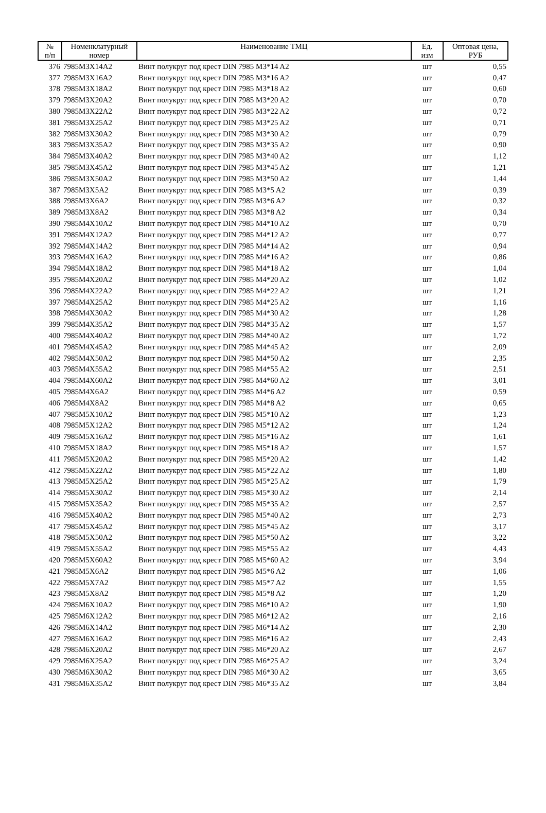| № п/п | Номенклатурный номер | Наименование ТМЦ | Ед. изм | Оптовая цена, РУБ |
| --- | --- | --- | --- | --- |
| 376 | 7985M3X14A2 | Винт полукруг под крест DIN 7985 M3*14 A2 | шт | 0,55 |
| 377 | 7985M3X16A2 | Винт полукруг под крест DIN 7985 M3*16 A2 | шт | 0,47 |
| 378 | 7985M3X18A2 | Винт полукруг под крест DIN 7985 M3*18 A2 | шт | 0,60 |
| 379 | 7985M3X20A2 | Винт полукруг под крест DIN 7985 M3*20 A2 | шт | 0,70 |
| 380 | 7985M3X22A2 | Винт полукруг под крест DIN 7985 M3*22 A2 | шт | 0,72 |
| 381 | 7985M3X25A2 | Винт полукруг под крест DIN 7985 M3*25 A2 | шт | 0,71 |
| 382 | 7985M3X30A2 | Винт полукруг под крест DIN 7985 M3*30 A2 | шт | 0,79 |
| 383 | 7985M3X35A2 | Винт полукруг под крест DIN 7985 M3*35 A2 | шт | 0,90 |
| 384 | 7985M3X40A2 | Винт полукруг под крест DIN 7985 M3*40 A2 | шт | 1,12 |
| 385 | 7985M3X45A2 | Винт полукруг под крест DIN 7985 M3*45 A2 | шт | 1,21 |
| 386 | 7985M3X50A2 | Винт полукруг под крест DIN 7985 M3*50 A2 | шт | 1,44 |
| 387 | 7985M3X5A2 | Винт полукруг под крест DIN 7985 M3*5 A2 | шт | 0,39 |
| 388 | 7985M3X6A2 | Винт полукруг под крест DIN 7985 M3*6 A2 | шт | 0,32 |
| 389 | 7985M3X8A2 | Винт полукруг под крест DIN 7985 M3*8 A2 | шт | 0,34 |
| 390 | 7985M4X10A2 | Винт полукруг под крест DIN 7985 M4*10 A2 | шт | 0,70 |
| 391 | 7985M4X12A2 | Винт полукруг под крест DIN 7985 M4*12 A2 | шт | 0,77 |
| 392 | 7985M4X14A2 | Винт полукруг под крест DIN 7985 M4*14 A2 | шт | 0,94 |
| 393 | 7985M4X16A2 | Винт полукруг под крест DIN 7985 M4*16 A2 | шт | 0,86 |
| 394 | 7985M4X18A2 | Винт полукруг под крест DIN 7985 M4*18 A2 | шт | 1,04 |
| 395 | 7985M4X20A2 | Винт полукруг под крест DIN 7985 M4*20 A2 | шт | 1,02 |
| 396 | 7985M4X22A2 | Винт полукруг под крест DIN 7985 M4*22 A2 | шт | 1,21 |
| 397 | 7985M4X25A2 | Винт полукруг под крест DIN 7985 M4*25 A2 | шт | 1,16 |
| 398 | 7985M4X30A2 | Винт полукруг под крест DIN 7985 M4*30 A2 | шт | 1,28 |
| 399 | 7985M4X35A2 | Винт полукруг под крест DIN 7985 M4*35 A2 | шт | 1,57 |
| 400 | 7985M4X40A2 | Винт полукруг под крест DIN 7985 M4*40 A2 | шт | 1,72 |
| 401 | 7985M4X45A2 | Винт полукруг под крест DIN 7985 M4*45 A2 | шт | 2,09 |
| 402 | 7985M4X50A2 | Винт полукруг под крест DIN 7985 M4*50 A2 | шт | 2,35 |
| 403 | 7985M4X55A2 | Винт полукруг под крест DIN 7985 M4*55 A2 | шт | 2,51 |
| 404 | 7985M4X60A2 | Винт полукруг под крест DIN 7985 M4*60 A2 | шт | 3,01 |
| 405 | 7985M4X6A2 | Винт полукруг под крест DIN 7985 M4*6 A2 | шт | 0,59 |
| 406 | 7985M4X8A2 | Винт полукруг под крест DIN 7985 M4*8 A2 | шт | 0,65 |
| 407 | 7985M5X10A2 | Винт полукруг под крест DIN 7985 M5*10 A2 | шт | 1,23 |
| 408 | 7985M5X12A2 | Винт полукруг под крест DIN 7985 M5*12 A2 | шт | 1,24 |
| 409 | 7985M5X16A2 | Винт полукруг под крест DIN 7985 M5*16 A2 | шт | 1,61 |
| 410 | 7985M5X18A2 | Винт полукруг под крест DIN 7985 M5*18 A2 | шт | 1,57 |
| 411 | 7985M5X20A2 | Винт полукруг под крест DIN 7985 M5*20 A2 | шт | 1,42 |
| 412 | 7985M5X22A2 | Винт полукруг под крест DIN 7985 M5*22 A2 | шт | 1,80 |
| 413 | 7985M5X25A2 | Винт полукруг под крест DIN 7985 M5*25 A2 | шт | 1,79 |
| 414 | 7985M5X30A2 | Винт полукруг под крест DIN 7985 M5*30 A2 | шт | 2,14 |
| 415 | 7985M5X35A2 | Винт полукруг под крест DIN 7985 M5*35 A2 | шт | 2,57 |
| 416 | 7985M5X40A2 | Винт полукруг под крест DIN 7985 M5*40 A2 | шт | 2,73 |
| 417 | 7985M5X45A2 | Винт полукруг под крест DIN 7985 M5*45 A2 | шт | 3,17 |
| 418 | 7985M5X50A2 | Винт полукруг под крест DIN 7985 M5*50 A2 | шт | 3,22 |
| 419 | 7985M5X55A2 | Винт полукруг под крест DIN 7985 M5*55 A2 | шт | 4,43 |
| 420 | 7985M5X60A2 | Винт полукруг под крест DIN 7985 M5*60 A2 | шт | 3,94 |
| 421 | 7985M5X6A2 | Винт полукруг под крест DIN 7985 M5*6 A2 | шт | 1,06 |
| 422 | 7985M5X7A2 | Винт полукруг под крест DIN 7985 M5*7 A2 | шт | 1,55 |
| 423 | 7985M5X8A2 | Винт полукруг под крест DIN 7985 M5*8 A2 | шт | 1,20 |
| 424 | 7985M6X10A2 | Винт полукруг под крест DIN 7985 M6*10 A2 | шт | 1,90 |
| 425 | 7985M6X12A2 | Винт полукруг под крест DIN 7985 M6*12 A2 | шт | 2,16 |
| 426 | 7985M6X14A2 | Винт полукруг под крест DIN 7985 M6*14 A2 | шт | 2,30 |
| 427 | 7985M6X16A2 | Винт полукруг под крест DIN 7985 M6*16 A2 | шт | 2,43 |
| 428 | 7985M6X20A2 | Винт полукруг под крест DIN 7985 M6*20 A2 | шт | 2,67 |
| 429 | 7985M6X25A2 | Винт полукруг под крест DIN 7985 M6*25 A2 | шт | 3,24 |
| 430 | 7985M6X30A2 | Винт полукруг под крест DIN 7985 M6*30 A2 | шт | 3,65 |
| 431 | 7985M6X35A2 | Винт полукруг под крест DIN 7985 M6*35 A2 | шт | 3,84 |